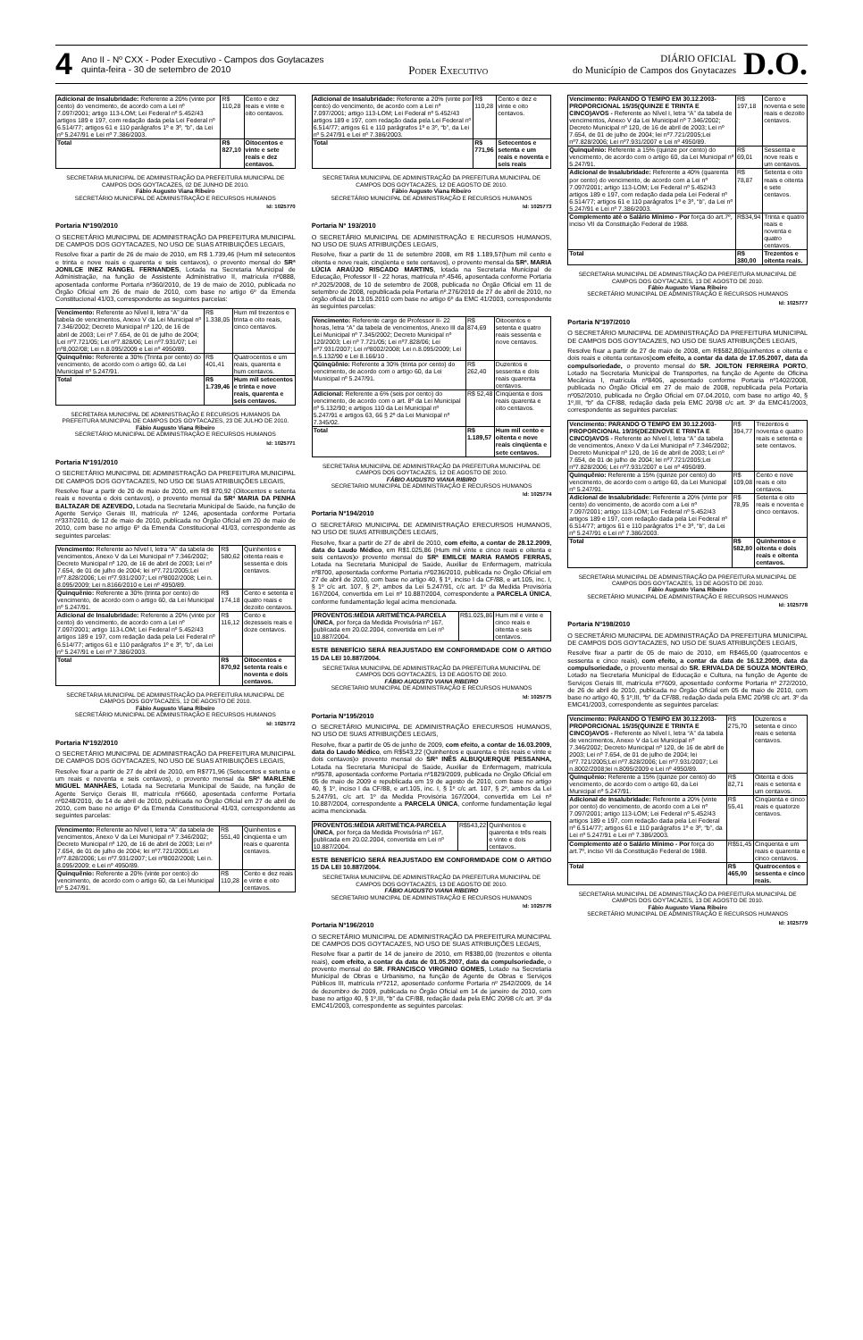4
Ano II - Nº CXX - Poder Executivo - Campos dos Goytacazes
quinta-feira - 30 de setembro de 2010
Poder Executivo
DIÁRIO OFICIAL
do Município de Campos dos Goytacazes
D.O.
| Adicional de Insalubridade: Referente a 20% (vinte por cento) do vencimento, de acordo com a Lei nº 7.097/2001; artigo 113-LOM; Lei Federal nº 5.452/43 artigos 189 e 197, com redação dada pela Lei Federal nº 6.514/77; artigos 61 e 110 parágrafos 1º e 3º, “b”, da Lei nº 5.247/91 e Lei nº 7.386/2003. | R$ 110,28 | Cento e dez reais e vinte e oito centavos. |
| Total | R$ 827,10 | Oitocentos e vinte e sete reais e dez centavos. |
SECRETARIA MUNICIPAL DE ADMINISTRAÇÃO DA PREFEITURA MUNICIPAL DE CAMPOS DOS GOYTACAZES, 02 DE JUNHO DE 2010.
Fábio Augusto Viana Ribeiro
SECRETÁRIO MUNICIPAL DE ADMINISTRAÇÃO E RECURSOS HUMANOS
Id: 1025770
Portaria Nº190/2010
O SECRETÁRIO MUNICIPAL DE ADMINISTRAÇÃO DA PREFEITURA MUNICIPAL DE CAMPOS DOS GOYTACAZES, NO USO DE SUAS ATRIBUIÇÕES LEGAIS,
Resolve fixar a partir de 26 de maio de 2010, em R$ 1.739,46 (Hum mil setecentos e trinta e nove reais e quarenta e seis centavos), o provento mensal do SRª JONILCE INEZ RANGEL FERNANDES, Lotada na Secretaria Municipal de Administração, na função de Assistente Administrativo II, matrícula nº0888, aposentada conforme Portaria nº360/2010, de 19 de maio de 2010, publicada no Órgão Oficial em 26 de maio de 2010, com base no artigo 6º da Emenda Constitucional 41/03, correspondente as seguintes parcelas:
| Vencimento: Referente ao Nível II, letra “A” da tabela de vencimentos, Anexo V da Lei Municipal nº 7.346/2002; Decreto Municipal nº 120, de 16 de abril de 2003; Lei nº 7.654, de 01 de julho de 2004; Lei nº7.721/05; Lei nº7.828/06; Lei nº7.931/07; Lei nº8,002/08; Lei n.8.095/2009 e Lei nº 4950/89. | R$ 1.338,05 | Hum mil trezentos e trinta e oito reais, cinco centavos. |
| Quinquênio: Referente a 30% (Trinta por cento) do vencimento, de acordo com o artigo 60, da Lei Municipal nº 5.247/91. | R$ 401,41 | Quatrocentos e um reais, quarenta e hum centavos. |
| Total | R$ 1.739,46 | Hum mil setecentos e trinta e nove reais, quarenta e seis centavos. |
SECRETARIA MUNICIPAL DE ADMINISTRAÇÃO E RECURSOS HUMANOS DA PREFEITURA MUNICIPAL DE CAMPOS DOS GOYTACAZES, 23 DE JULHO DE 2010.
Fábio Augusto Viana Ribeiro
SECRETÁRIO MUNICIPAL DE ADMINISTRAÇÃO E RECURSOS HUMANOS
Id: 1025771
Portaria Nº191/2010
O SECRETÁRIO MUNICIPAL DE ADMINISTRAÇÃO DA PREFEITURA MUNICIPAL DE CAMPOS DOS GOYTACAZES, NO USO DE SUAS ATRIBUIÇÕES LEGAIS,
Resolve fixar a partir de 20 de maio de 2010, em R$ 870,92 (Oitocentos e setenta reais e noventa e dois centavos), o provento mensal da SRª MARIA DA PENHA BALTAZAR DE AZEVEDO, Lotada na Secretaria Municipal de Saúde, na função de Agente Serviço Gerais III, matrícula nº 1246, aposentada conforme Portaria nº337/2010, de 12 de maio de 2010, publicada no Órgão Oficial em 20 de maio de 2010, com base no artigo 6º da Emenda Constitucional 41/03, correspondente as seguintes parcelas:
| Vencimento: Referente ao Nível I, letra “A” da tabela de vencimentos, Anexo V da Lei Municipal nº 7.346/2002; Decreto Municipal nº 120, de 16 de abril de 2003; Lei nº 7.654, de 01 de julho de 2004; lei nº7.721/2005;Lei nº7.828/2006; Lei nº7.931/2007; Lei nº8002/2008; Lei n. 8.095/2009; Lei n.8166/2010 e Lei nº 4950/89. | R$ 580,62 | Quinhentos e oitenta reais e sessenta e dois centavos. |
| Quinquênio: Referente a 30% (trinta por cento) do vencimento, de acordo com o artigo 60, da Lei Municipal nº 5.247/91. | R$ 174,18 | Cento e setenta e quatro reais e dezoito centavos. |
| Adicional de Insalubridade: Referente a 20% (vinte por cento) do vencimento, de acordo com a Lei nº 7.097/2001; artigo 113-LOM; Lei Federal nº 5.452/43 artigos 189 e 197, com redação dada pela Lei Federal nº 6.514/77; artigos 61 e 110 parágrafos 1º e 3º, “b”, da Lei nº 5.247/91 e Lei nº 7.386/2003. | R$ 116,12 | Cento e dezesseis reais e doze centavos. |
| Total | R$ 870,92 | Oitocentos e setenta reais e noventa e dois centavos. |
SECRETARIA MUNICIPAL DE ADMINISTRAÇÃO DA PREFEITURA MUNICIPAL DE CAMPOS DOS GOYTACAZES, 12 DE AGOSTO DE 2010.
Fábio Augusto Viana Ribeiro
SECRETÁRIO MUNICIPAL DE ADMINISTRAÇÃO E RECURSOS HUMANOS
Id: 1025772
Portaria Nº192/2010
O SECRETÁRIO MUNICIPAL DE ADMINISTRAÇÃO DA PREFEITURA MUNICIPAL DE CAMPOS DOS GOYTACAZES, NO USO DE SUAS ATRIBUIÇÕES LEGAIS,
Resolve fixar a partir de 27 de abril de 2010, em R$771,96 (Setecentos e setenta e um reais e noventa e seis centavos), o provento mensal da SRª MARLENE MIGUEL MANHÃES, Lotada na Secretaria Municipal de Saúde, na função de Agente Serviço Gerais III, matrícula nº6660, aposentada conforme Portaria nº0248/2010, de 14 de abril de 2010, publicada no Órgão Oficial em 27 de abril de 2010, com base no artigo 6º da Emenda Constitucional 41/03, correspondente as seguintes parcelas:
| Vencimento: Referente ao Nível I, letra “A” da tabela de vencimentos, Anexo V da Lei Municipal nº 7.346/2002; Decreto Municipal nº 120, de 16 de abril de 2003; Lei nº 7.654, de 01 de julho de 2004; lei nº7.721/2005;Lei nº7.828/2006; Lei nº7.931/2007; Lei nº8002/2008; Lei n. 8.095/2009; e Lei nº 4950/89. | R$ 551,40 | Quinhentos e cinqüenta e um reais e quarenta centavos. |
| Quinquênio: Referente a 20% (vinte por cento) do vencimento, de acordo com o artigo 60, da Lei Municipal nº 5.247/91. | R$ 110,28 | Cento e dez reais e vinte e oito centavos. |
| Adicional de Insalubridade: Referente a 20% (vinte por cento) do vencimento, de acordo com a Lei nº 7.097/2001; artigo 113-LOM; Lei Federal nº 5.452/43 artigos 189 e 197, com redação dada pela Lei Federal nº 6.514/77; artigos 61 e 110 parágrafos 1º e 3º, “b”, da Lei nº 5.247/91 e Lei nº 7.386/2003. | R$ 110,28 | Cento e dez e vinte e oito centavos. |
| Total | R$ 771,96 | Setecentos e setenta e um reais e noventa e seis reais |
SECRETARIA MUNICIPAL DE ADMINISTRAÇÃO DA PREFEITURA MUNICIPAL DE CAMPOS DOS GOYTACAZES, 12 DE AGOSTO DE 2010.
Fábio Augusto Viana Ribeiro
SECRETÁRIO MUNICIPAL DE ADMINISTRAÇÃO E RECURSOS HUMANOS
Id: 1025773
Portaria Nº 193/2010
O SECRETÁRIO MUNICIPAL DE ADMINISTRAÇÃO E RECURSOS HUMANOS, NO USO DE SUAS ATRIBUIÇÕES LEGAIS,
Resolve, fixar a partir de 11 de setembro 2008, em R$ 1.189,57(hum mil cento e oitenta e nove reais, cinqüenta e sete centavos), o provento mensal da SRª. MARIA LÚCIA ARAÚJO RISCADO MARTINS, lotada na Secretaria Municipal de Educação, Professor II - 22 horas, matrícula nº.4546, aposentada conforme Portaria nº.2025/2008, de 10 de setembro de 2008, publicada no Órgão Oficial em 11 de setembro de 2008, republicada pela Portaria nº.276/2010 de 27 de abril de 2010, no órgão oficial de 13.05.2010 com base no artigo 6º da EMC 41/2003, correspondente às seguintes parcelas:
| Vencimento: Referente cargo de Professor II- 22 horas, letra “A” da tabela de vencimentos, Anexo III da Lei Municipal nº 7.345/2002; Decreto Municipal nº 120/2003; Lei nº 7.721/05; Lei nº7.828/06; Lei nº7.931/2007; Lei nº8002/2008; Lei n.8.095/2009; Lei n.5.132/90 e Lei 8.166/10 . | R$ 874,69 | Oitocentos e setenta e quatro reais sessenta e nove centavos. |
| Qüinqüênio: Referente a 30% (trinta por cento) do vencimento, de acordo com o artigo 60, da Lei Municipal nº 5.247/91. | R$ 262,40 | Duzentos e sessenta e dois reais quarenta centavos. |
| Adicional: Referente a 6% (seis por cento) do vencimento, de acordo com o art. 8º da Lei Municipal nº 5.132/90; e artigos 110 da Lei Municipal nº 5.247/91 e artigos 63, 66 § 2º da Lei Municipal nº 7.345/02. | R$ 52,48 | Cinqüenta e dois reais quarenta e oito centavos. |
| Total | R$ 1.189,57 | Hum mil cento e oitenta e nove reais cinqüenta e sete centavos. |
SECRETARIA MUNICIPAL DE ADMINISTRAÇÃO DA PREFEITURA MUNICIPAL DE CAMPOS DOS GOYTACAZES, 12 DE AGOSTO DE 2010.
FÁBIO AUGUSTO VIANA RIBIRO
SECRETARIO MUNICIPAL DE ADMINISTRAÇÃO E RECURSOS HUMANOS
Id: 1025774
Portaria Nº194/2010
O SECRETÁRIO MUNICIPAL DE ADMINISTRAÇÃO ERECURSOS HUMANOS, NO USO DE SUAS ATRIBUIÇÕES LEGAIS,
Resolve, fixar a partir de 27 de abril de 2010, com efeito, a contar de 28.12.2009, data do Laudo Médico, em R$1.025,86 (Hum mil vinte e cinco reais e oitenta e seis centavos)o provento mensal do SRª EMILCE MARIA RAMOS FERRAS, Lotada na Secretaria Municipal de Saúde, Auxiliar de Enfermagem, matrícula nº8700, aposentada conforme Portaria nº0236/2010, publicada no Órgão Oficial em 27 de abril de 2010, com base no artigo 40, § 1º, inciso I da CF/88, e art.105, inc. I, § 1º c/c art. 107, § 2º, ambos da Lei 5.247/91, c/c art. 1º da Medida Provisória 167/2004, convertida em Lei nº 10.887/2004, correspondente a PARCELA ÚNICA, conforme fundamentação legal acima mencionada.
| PROVENTOS:MÉDIA ARITMÉTICA-PARCELA ÚNICA , por força da Medida Provisória nº 167, publicada em 20.02.2004, convertida em Lei nº 10.887/2004. | R$1.025,86 | Hum mil e vinte e cinco reais e oitenta e seis centavos. |
ESTE BENEFÍCIO SERÁ REAJUSTADO EM CONFORMIDADE COM O ARTIGO 15 DA LEI 10.887/2004.
SECRETARIA MUNICIPAL DE ADMINISTRAÇÃO DA PREFEITURA MUNICIPAL DE CAMPOS DOS GOYTACAZES, 13 DE AGOSTO DE 2010.
FÁBIO AUGUSTO VIANA RIBEIRO
SECRETARIO MUNICIPAL DE ADMINISTRAÇÃO E RECURSOS HUMANOS
Id: 1025775
Portaria Nº195/2010
O SECRETÁRIO MUNICIPAL DE ADMINISTRAÇÃO ERECURSOS HUMANOS, NO USO DE SUAS ATRIBUIÇÕES LEGAIS,
Resolve, fixar a partir de 05 de junho de 2009, com efeito, a contar de 16.03.2009, data do Laudo Médico, em R$543,22 (Quinhentos e quarenta e três reais e vinte e dois centavos)o provento mensal do SRª INÊS ALBUQUERQUE PESSANHA, Lotada na Secretaria Municipal de Saúde, Auxiliar de Enfermagem, matrícula nº9578, aposentada conforme Portaria nº1829/2009, publicada no Órgão Oficial em 05 de maio de 2009 e republicada em 19 de agosto de 2010, com base no artigo 40, § 1º, inciso I da CF/88, e art.105, inc. I, § 1º c/c art. 107, § 2º, ambos da Lei 5.247/91, c/c art. 1º da Medida Provisória 167/2004, convertida em Lei nº 10.887/2004, correspondente a PARCELA ÚNICA, conforme fundamentação legal acima mencionada.
| PROVENTOS:MÉDIA ARITMÉTICA-PARCELA ÚNICA , por força da Medida Provisória nº 167, publicada em 20.02.2004, convertida em Lei nº 10.887/2004. | R$543,22 | Quinhentos e quarenta e três reais e vinte e dois centavos. |
ESTE BENEFÍCIO SERÁ REAJUSTADO EM CONFORMIDADE COM O ARTIGO 15 DA LEI 10.887/2004.
SECRETARIA MUNICIPAL DE ADMINISTRAÇÃO DA PREFEITURA MUNICIPAL DE CAMPOS DOS GOYTACAZES, 13 DE AGOSTO DE 2010.
FÁBIO AUGUSTO VIANA RIBEIRO
SECRETARIO MUNICIPAL DE ADMINISTRAÇÃO E RECURSOS HUMANOS
Id: 1025776
Portaria Nº196/2010
O SECRETÁRIO MUNICIPAL DE ADMINISTRAÇÃO DA PREFEITURA MUNICIPAL DE CAMPOS DOS GOYTACAZES, NO USO DE SUAS ATRIBUIÇÕES LEGAIS,
Resolve fixar a partir de 14 de janeiro de 2010, em R$380,00 (trezentos e oitenta reais), com efeito, a contar da data de 01.05.2007, data da compulsoriedade, o provento mensal do SR. FRANCISCO VIRGINIO GOMES, Lotado na Secretaria Municipal de Obras e Urbanismo, na função de Agente de Obras e Serviços Públicos III, matrícula nº7212, aposentado conforme Portaria nº 2542/2009, de 14 de dezembro de 2009, publicada no Órgão Oficial em 14 de janeiro de 2010, com base no artigo 40, § 1º,III, “b” da CF/88, redação dada pela EMC 20/98 c/c art. 3º da EMC41/2003, correspondente as seguintes parcelas:
| Vencimento: PARANDO O TEMPO EM 30.12.2003-PROPORCIONAL 15/35(QUINZE E TRINTA E CINCO)AVOS - Referente ao Nível I, letra “A” da tabela de vencimentos, Anexo V da Lei Municipal nº 7.346/2002; Decreto Municipal nº 120, de 16 de abril de 2003; Lei nº 7.654, de 01 de julho de 2004; lei nº7.721/2005;Lei nº7.828/2006; Lei nº7.931/2007 e Lei nº 4950/89. | R$ 197,18 | Cento e noventa e sete reais e dezoito centavos. |
| Quinquênio: Referente a 15% (quinze por cento) do vencimento, de acordo com o artigo 60, da Lei Municipal nº 5.247/91. | R$ 69,01 | Sessenta e nove reais e um centavos. |
| Adicional de Insalubridade: Referente a 40% (quarenta por cento) do vencimento, de acordo com a Lei nº 7.097/2001; artigo 113-LOM; Lei Federal nº 5.452/43 artigos 189 e 197, com redação dada pela Lei Federal nº 6.514/77; artigos 61 e 110 parágrafos 1º e 3º, “b”, da Lei nº 5.247/91 e Lei nº 7.386/2003. | R$ 78,87 | Setenta e oito reais e oitenta e sete centavos. |
| Complemento até o Salário Mínimo - Por força do art.7º, inciso VII da Constituição Federal de 1988. | R$34,94 | Trinta e quatro reais e noventa e quatro centavos. |
| Total | R$ 380,00 | Trezentos e oitenta reais. |
SECRETARIA MUNICIPAL DE ADMINISTRAÇÃO DA PREFEITURA MUNICIPAL DE CAMPOS DOS GOYTACAZES, 13 DE AGOSTO DE 2010.
Fábio Augusto Viana Ribeiro
SECRETÁRIO MUNICIPAL DE ADMINISTRAÇÃO E RECURSOS HUMANOS
Id: 1025777
Portaria Nº197/2010
O SECRETÁRIO MUNICIPAL DE ADMINISTRAÇÃO DA PREFEITURA MUNICIPAL DE CAMPOS DOS GOYTACAZES, NO USO DE SUAS ATRIBUIÇÕES LEGAIS,
Resolve fixar a partir de 27 de maio de 2008, em R$582,80(quinhentos e oitenta e dois reais e oitenta centavos)com efeito, a contar da data de 17.05.2007, data da compulsoriedade, o provento mensal do SR. JOILTON FERREIRA PORTO, Lotado na Secretaria Municipal de Transportes, na função de Agente de Oficina Mecânica I, matrícula nº8406, aposentado conforme Portaria nº1402/2008, publicada no Órgão Oficial em 27 de maio de 2008, republicada pela Portaria nº052/2010, publicada no Órgão Oficial em 07.04.2010, com base no artigo 40, § 1º,III, “b” da CF/88, redação dada pela EMC 20/98 c/c art. 3º da EMC41/2003, correspondente as seguintes parcelas:
| Vencimento: PARANDO O TEMPO EM 30.12.2003-PROPORCIONAL 19/35(DEZENOVE E TRINTA E CINCO)AVOS - Referente ao Nível I, letra “A” da tabela de vencimentos, Anexo V da Lei Municipal nº 7.346/2002; Decreto Municipal nº 120, de 16 de abril de 2003; Lei nº 7.654, de 01 de julho de 2004; lei nº7.721/2005;Lei nº7.828/2006; Lei nº7.931/2007 e Lei nº 4950/89. | R$ 394,77 | Trezentos e noventa e quatro reais e setenta e sete centavos. |
| Quinquênio: Referente a 15% (quinze por cento) do vencimento, de acordo com o artigo 60, da Lei Municipal nº 5.247/91. | R$ 109,08 | Cento e nove reais e oito centavos. |
| Adicional de Insalubridade: Referente a 20% (vinte por cento) do vencimento, de acordo com a Lei nº 7.097/2001; artigo 113-LOM; Lei Federal nº 5.452/43 artigos 189 e 197, com redação dada pela Lei Federal nº 6.514/77; artigos 61 e 110 parágrafos 1º e 3º, “b”, da Lei nº 5.247/91 e Lei nº 7.386/2003. | R$ 78,95 | Setenta e oito reais e noventa e cinco centavos. |
| Total | R$ 582,80 | Quinhentos e oitenta e dois reais e oitenta centavos. |
SECRETARIA MUNICIPAL DE ADMINISTRAÇÃO DA PREFEITURA MUNICIPAL DE CAMPOS DOS GOYTACAZES, 13 DE AGOSTO DE 2010.
Fábio Augusto Viana Ribeiro
SECRETÁRIO MUNICIPAL DE ADMINISTRAÇÃO E RECURSOS HUMANOS
Id: 1025778
Portaria Nº198/2010
O SECRETÁRIO MUNICIPAL DE ADMINISTRAÇÃO DA PREFEITURA MUNICIPAL DE CAMPOS DOS GOYTACAZES, NO USO DE SUAS ATRIBUIÇÕES LEGAIS,
Resolve fixar a partir de 05 de maio de 2010, em R$465,00 (quatrocentos e sessenta e cinco reais), com efeito, a contar da data de 16.12.2009, data da compulsoriedade, o provento mensal do SR. ERIVALDA DE SOUZA MONTEIRO, Lotado na Secretaria Municipal de Educação e Cultura, na função de Agente de Serviços Gerais III, matrícula nº7609, aposentado conforme Portaria nº 272/2010, de 26 de abril de 2010, publicada no Órgão Oficial em 05 de maio de 2010, com base no artigo 40, § 1º,III, “b” da CF/88, redação dada pela EMC 20/98 c/c art. 3º da EMC41/2003, correspondente as seguintes parcelas:
| Vencimento: PARANDO O TEMPO EM 30.12.2003-PROPORCIONAL 15/35(QUINZE E TRINTA E CINCO)AVOS - Referente ao Nível I, letra “A” da tabela de vencimentos, Anexo V da Lei Municipal nº 7.346/2002; Decreto Municipal nº 120, de 16 de abril de 2003; Lei nº 7.654, de 01 de julho de 2004; lei nº7.721/2005;Lei nº7.828/2006; Lei nº7.931/2007; Lei n.8002/2008;lei n.8095/2009 e Lei nº 4950/89. | R$ 275,70 | Duzentos e setenta e cinco reais e setenta centavos. |
| Quinquênio: Referente a 15% (quinze por cento) do vencimento, de acordo com o artigo 60, da Lei Municipal nº 5.247/91. | R$ 82,71 | Oitenta e dois reais e setenta e um centavos. |
| Adicional de Insalubridade: Referente a 20% (vinte por cento) do vencimento, de acordo com a Lei nº 7.097/2001; artigo 113-LOM; Lei Federal nº 5.452/43 artigos 189 e 197, com redação dada pela Lei Federal nº 6.514/77; artigos 61 e 110 parágrafos 1º e 3º, “b”, da Lei nº 5.247/91 e Lei nº 7.386/2003. | R$ 55,41 | Cinqüenta e cinco reais e quatorze centavos. |
| Complemento até o Salário Mínimo - Por força do art.7º, inciso VII da Constituição Federal de 1988. | R$51,45 | Cinqüenta e um reais e quarenta e cinco centavos. |
| Total | R$ 465,00 | Quatrocentos e sessenta e cinco reais. |
SECRETARIA MUNICIPAL DE ADMINISTRAÇÃO DA PREFEITURA MUNICIPAL DE CAMPOS DOS GOYTACAZES, 13 DE AGOSTO DE 2010.
Fábio Augusto Viana Ribeiro
SECRETÁRIO MUNICIPAL DE ADMINISTRAÇÃO E RECURSOS HUMANOS
Id: 1025779